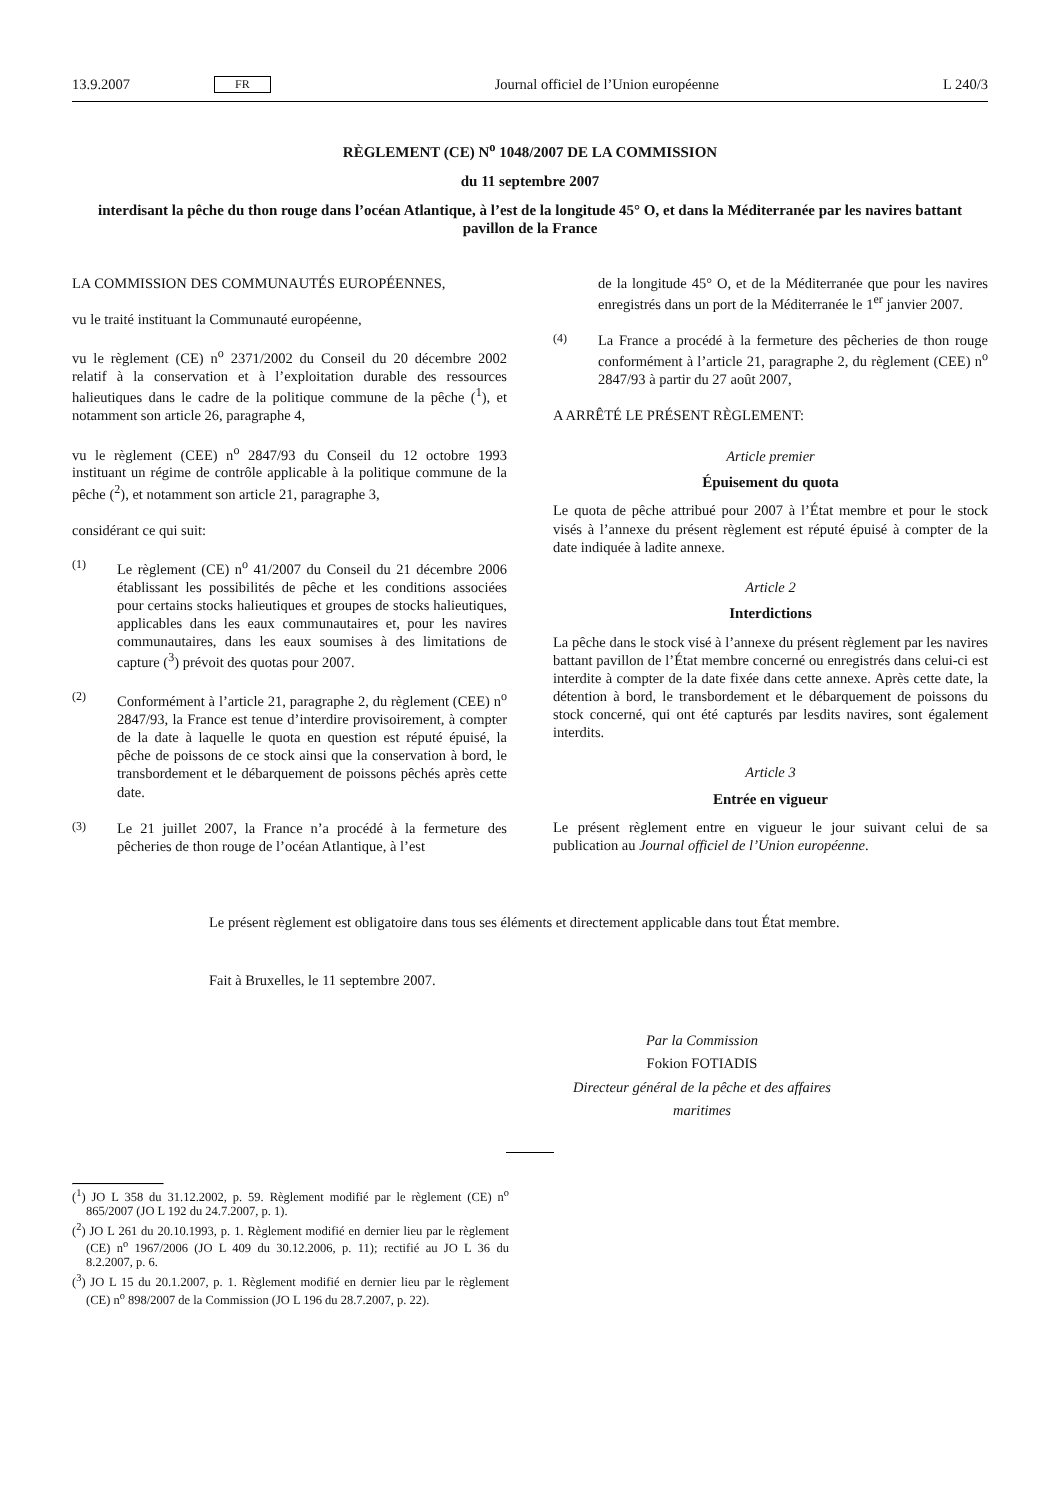13.9.2007 FR Journal officiel de l’Union européenne L 240/3
RÈGLEMENT (CE) N<sup>o</sup> 1048/2007 DE LA COMMISSION
du 11 septembre 2007
interdisant la pêche du thon rouge dans l’océan Atlantique, à l’est de la longitude 45° O, et dans la Méditerranée par les navires battant pavillon de la France
LA COMMISSION DES COMMUNAUTÉS EUROPÉENNES,
vu le traité instituant la Communauté européenne,
vu le règlement (CE) n<sup>o</sup> 2371/2002 du Conseil du 20 décembre 2002 relatif à la conservation et à l’exploitation durable des ressources halieutiques dans le cadre de la politique commune de la pêche (<sup>1</sup>), et notamment son article 26, paragraphe 4,
vu le règlement (CEE) n<sup>o</sup> 2847/93 du Conseil du 12 octobre 1993 instituant un régime de contrôle applicable à la politique commune de la pêche (<sup>2</sup>), et notamment son article 21, paragraphe 3,
considérant ce qui suit:
(1) Le règlement (CE) n<sup>o</sup> 41/2007 du Conseil du 21 décembre 2006 établissant les possibilités de pêche et les conditions associées pour certains stocks halieutiques et groupes de stocks halieutiques, applicables dans les eaux communautaires et, pour les navires communautaires, dans les eaux soumises à des limitations de capture (<sup>3</sup>) prévoit des quotas pour 2007.
(2) Conformément à l’article 21, paragraphe 2, du règlement (CEE) n<sup>o</sup> 2847/93, la France est tenue d’interdire provisoirement, à compter de la date à laquelle le quota en question est réputé épuisé, la pêche de poissons de ce stock ainsi que la conservation à bord, le transbordement et le débarquement de poissons pêchés après cette date.
(3) Le 21 juillet 2007, la France n’a procédé à la fermeture des pêcheries de thon rouge de l’océan Atlantique, à l’est
de la longitude 45° O, et de la Méditerranée que pour les navires enregistrés dans un port de la Méditerranée le 1<sup>er</sup> janvier 2007.
(4) La France a procédé à la fermeture des pêcheries de thon rouge conformément à l’article 21, paragraphe 2, du règlement (CEE) n<sup>o</sup> 2847/93 à partir du 27 août 2007,
A ARRÊTÉ LE PRÉSENT RÈGLEMENT:
Article premier
Épuisement du quota
Le quota de pêche attribué pour 2007 à l’État membre et pour le stock visés à l’annexe du présent règlement est réputé épuisé à compter de la date indiquée à ladite annexe.
Article 2
Interdictions
La pêche dans le stock visé à l’annexe du présent règlement par les navires battant pavillon de l’État membre concerné ou enregistrés dans celui-ci est interdite à compter de la date fixée dans cette annexe. Après cette date, la détention à bord, le transbordement et le débarquement de poissons du stock concerné, qui ont été capturés par lesdits navires, sont également interdits.
Article 3
Entrée en vigueur
Le présent règlement entre en vigueur le jour suivant celui de sa publication au Journal officiel de l’Union européenne.
Le présent règlement est obligatoire dans tous ses éléments et directement applicable dans tout État membre.
Fait à Bruxelles, le 11 septembre 2007.
Par la Commission
Fokion FOTIADIS
Directeur général de la pêche et des affaires maritimes
(<sup>1</sup>) JO L 358 du 31.12.2002, p. 59. Règlement modifié par le règlement (CE) n<sup>o</sup> 865/2007 (JO L 192 du 24.7.2007, p. 1).
(<sup>2</sup>) JO L 261 du 20.10.1993, p. 1. Règlement modifié en dernier lieu par le règlement (CE) n<sup>o</sup> 1967/2006 (JO L 409 du 30.12.2006, p. 11); rectifié au JO L 36 du 8.2.2007, p. 6.
(<sup>3</sup>) JO L 15 du 20.1.2007, p. 1. Règlement modifié en dernier lieu par le règlement (CE) n<sup>o</sup> 898/2007 de la Commission (JO L 196 du 28.7.2007, p. 22).